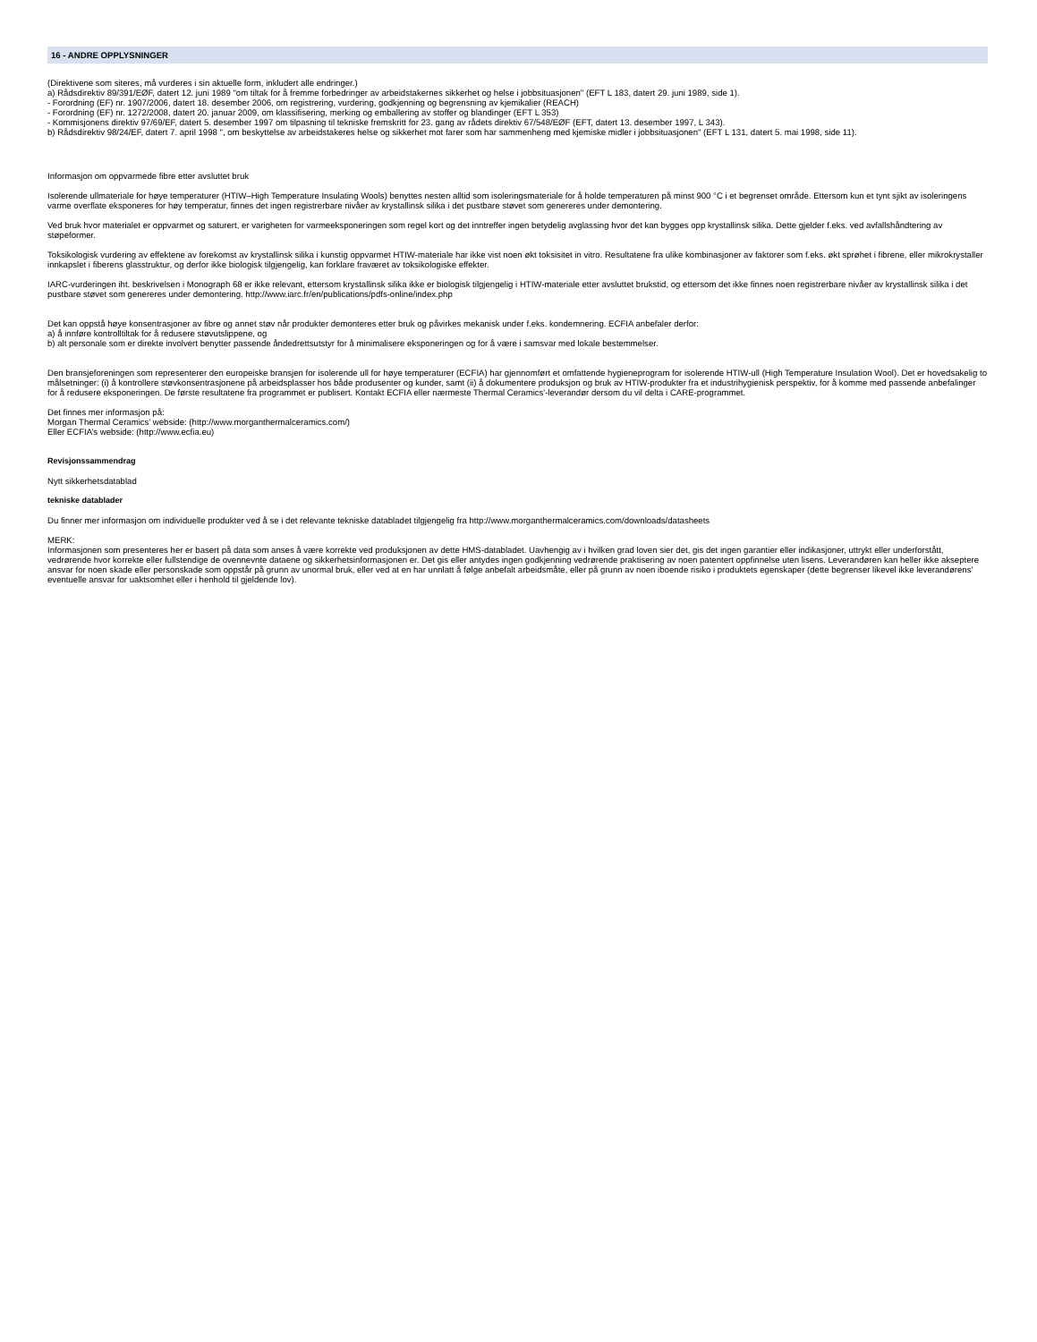16 - ANDRE OPPLYSNINGER
(Direktivene som siteres, må vurderes i sin aktuelle form, inkludert alle endringer.)
a) Rådsdirektiv 89/391/EØF, datert 12. juni 1989 "om tiltak for å fremme forbedringer av arbeidstakernes sikkerhet og helse i jobbsituasjonen" (EFT L 183, datert 29. juni 1989, side 1).
- Forordning (EF) nr. 1907/2006, datert 18. desember 2006, om registrering, vurdering, godkjenning og begrensning av kjemikalier (REACH)
- Forordning (EF) nr. 1272/2008, datert 20. januar 2009, om klassifisering, merking og emballering av stoffer og blandinger (EFT L 353)
- Kommisjonens direktiv 97/69/EF, datert 5. desember 1997 om tilpasning til tekniske fremskritt for 23. gang av rådets direktiv 67/548/EØF (EFT, datert 13. desember 1997, L 343).
b) Rådsdirektiv 98/24/EF, datert 7. april 1998 ", om beskyttelse av arbeidstakeres helse og sikkerhet mot farer som har sammenheng med kjemiske midler i jobbsituasjonen" (EFT L 131, datert 5. mai 1998, side 11).
Informasjon om oppvarmede fibre etter avsluttet bruk
Isolerende ullmateriale for høye temperaturer (HTIW–High Temperature Insulating Wools) benyttes nesten alltid som isoleringsmateriale for å holde temperaturen på minst 900 °C i et begrenset område. Ettersom kun et tynt sjikt av isoleringens varme overflate eksponeres for høy temperatur, finnes det ingen registrerbare nivåer av krystallinsk silika i det pustbare støvet som genereres under demontering.
Ved bruk hvor materialet er oppvarmet og saturert, er varigheten for varmeeksponeringen som regel kort og det inntreffer ingen betydelig avglassing hvor det kan bygges opp krystallinsk silika. Dette gjelder f.eks. ved avfallshåndtering av støpeformer.
Toksikologisk vurdering av effektene av forekomst av krystallinsk silika i kunstig oppvarmet HTIW-materiale har ikke vist noen økt toksisitet in vitro. Resultatene fra ulike kombinasjoner av faktorer som f.eks. økt sprøhet i fibrene, eller mikrokrystaller innkapslet i fiberens glasstruktur, og derfor ikke biologisk tilgjengelig, kan forklare fraværet av toksikologiske effekter.
IARC-vurderingen iht. beskrivelsen i Monograph 68 er ikke relevant, ettersom krystallinsk silika ikke er biologisk tilgjengelig i HTIW-materiale etter avsluttet brukstid, og ettersom det ikke finnes noen registrerbare nivåer av krystallinsk silika i det pustbare støvet som genereres under demontering. http://www.iarc.fr/en/publications/pdfs-online/index.php
Det kan oppstå høye konsentrasjoner av fibre og annet støv når produkter demonteres etter bruk og påvirkes mekanisk under f.eks. kondemnering. ECFIA anbefaler derfor:
a) å innføre kontrolltiltak for å redusere støvutslippene, og
b) alt personale som er direkte involvert benytter passende åndedrettsutstyr for å minimalisere eksponeringen og for å være i samsvar med lokale bestemmelser.
Den bransjeforeningen som representerer den europeiske bransjen for isolerende ull for høye temperaturer (ECFIA) har gjennomført et omfattende hygieneprogram for isolerende HTIW-ull (High Temperature Insulation Wool). Det er hovedsakelig to målsetninger: (i) å kontrollere støvkonsentrasjonene på arbeidsplasser hos både produsenter og kunder, samt (ii) å dokumentere produksjon og bruk av HTIW-produkter fra et industrihygienisk perspektiv, for å komme med passende anbefalinger for å redusere eksponeringen. De første resultatene fra programmet er publisert. Kontakt ECFIA eller nærmeste Thermal Ceramics'-leverandør dersom du vil delta i CARE-programmet.
Det finnes mer informasjon på:
Morgan Thermal Ceramics’ webside: (http://www.morganthermalceramics.com/)
Eller ECFIA’s webside: (http://www.ecfia.eu)
Revisjonssammendrag
Nytt sikkerhetsdatablad
tekniske datablader
Du finner mer informasjon om individuelle produkter ved å se i det relevante tekniske databladet tilgjengelig fra http://www.morganthermalceramics.com/downloads/datasheets
MERK:
Informasjonen som presenteres her er basert på data som anses å være korrekte ved produksjonen av dette HMS-databladet. Uavhengig av i hvilken grad loven sier det, gis det ingen garantier eller indikasjoner, uttrykt eller underforstått, vedrørende hvor korrekte eller fullstendige de ovennevnte dataene og sikkerhetsinformasjonen er. Det gis eller antydes ingen godkjenning vedrørende praktisering av noen patentert oppfinnelse uten lisens. Leverandøren kan heller ikke akseptere ansvar for noen skade eller personskade som oppstår på grunn av unormal bruk, eller ved at en har unnlatt å følge anbefalt arbeidsmåte, eller på grunn av noen iboende risiko i produktets egenskaper (dette begrenser likevel ikke leverandørens’ eventuelle ansvar for uaktsomhet eller i henhold til gjeldende lov).